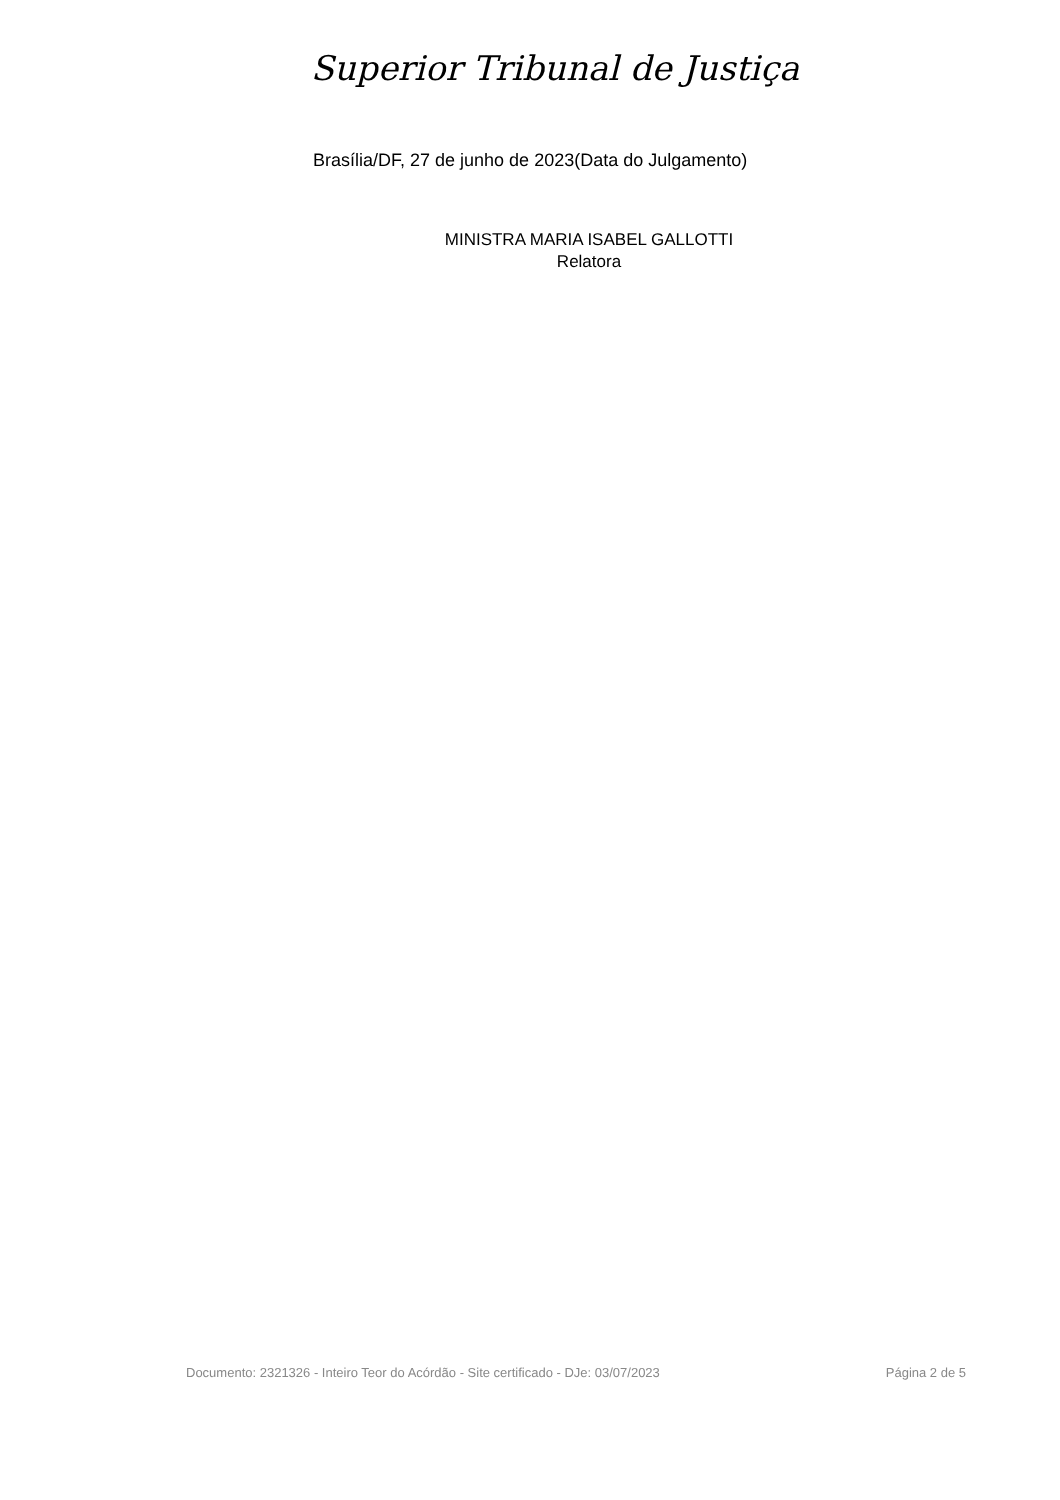Superior Tribunal de Justiça
Brasília/DF, 27 de junho de 2023(Data do Julgamento)
MINISTRA MARIA ISABEL GALLOTTI
Relatora
Documento: 2321326 - Inteiro Teor do Acórdão - Site certificado - DJe: 03/07/2023 Página 2 de 5